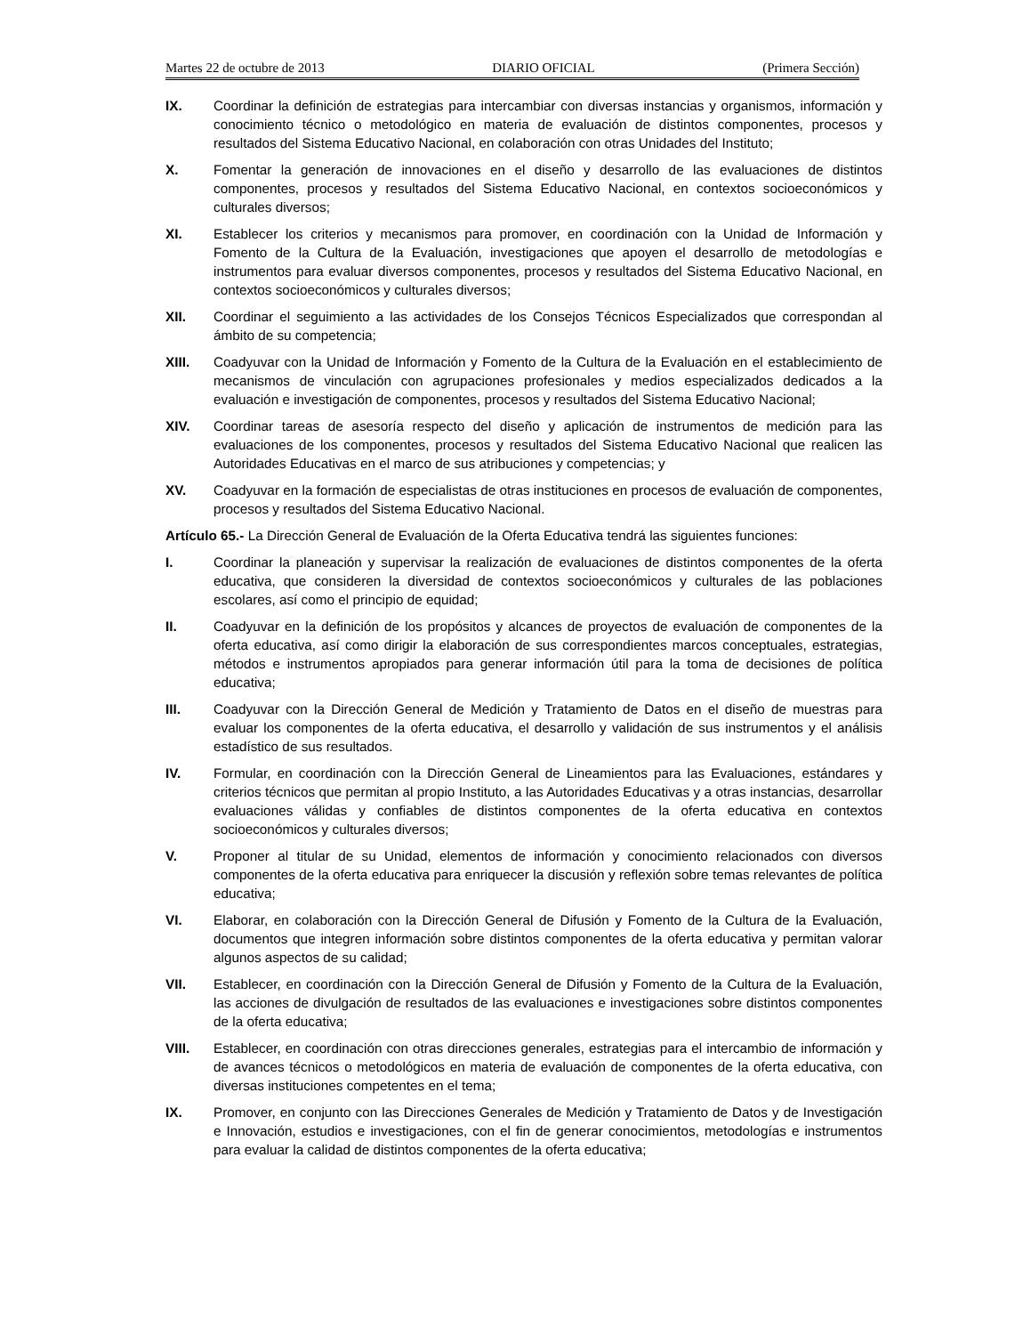Martes 22 de octubre de 2013 DIARIO OFICIAL (Primera Sección)
IX. Coordinar la definición de estrategias para intercambiar con diversas instancias y organismos, información y conocimiento técnico o metodológico en materia de evaluación de distintos componentes, procesos y resultados del Sistema Educativo Nacional, en colaboración con otras Unidades del Instituto;
X. Fomentar la generación de innovaciones en el diseño y desarrollo de las evaluaciones de distintos componentes, procesos y resultados del Sistema Educativo Nacional, en contextos socioeconómicos y culturales diversos;
XI. Establecer los criterios y mecanismos para promover, en coordinación con la Unidad de Información y Fomento de la Cultura de la Evaluación, investigaciones que apoyen el desarrollo de metodologías e instrumentos para evaluar diversos componentes, procesos y resultados del Sistema Educativo Nacional, en contextos socioeconómicos y culturales diversos;
XII. Coordinar el seguimiento a las actividades de los Consejos Técnicos Especializados que correspondan al ámbito de su competencia;
XIII. Coadyuvar con la Unidad de Información y Fomento de la Cultura de la Evaluación en el establecimiento de mecanismos de vinculación con agrupaciones profesionales y medios especializados dedicados a la evaluación e investigación de componentes, procesos y resultados del Sistema Educativo Nacional;
XIV. Coordinar tareas de asesoría respecto del diseño y aplicación de instrumentos de medición para las evaluaciones de los componentes, procesos y resultados del Sistema Educativo Nacional que realicen las Autoridades Educativas en el marco de sus atribuciones y competencias; y
XV. Coadyuvar en la formación de especialistas de otras instituciones en procesos de evaluación de componentes, procesos y resultados del Sistema Educativo Nacional.
Artículo 65.- La Dirección General de Evaluación de la Oferta Educativa tendrá las siguientes funciones:
I. Coordinar la planeación y supervisar la realización de evaluaciones de distintos componentes de la oferta educativa, que consideren la diversidad de contextos socioeconómicos y culturales de las poblaciones escolares, así como el principio de equidad;
II. Coadyuvar en la definición de los propósitos y alcances de proyectos de evaluación de componentes de la oferta educativa, así como dirigir la elaboración de sus correspondientes marcos conceptuales, estrategias, métodos e instrumentos apropiados para generar información útil para la toma de decisiones de política educativa;
III. Coadyuvar con la Dirección General de Medición y Tratamiento de Datos en el diseño de muestras para evaluar los componentes de la oferta educativa, el desarrollo y validación de sus instrumentos y el análisis estadístico de sus resultados.
IV. Formular, en coordinación con la Dirección General de Lineamientos para las Evaluaciones, estándares y criterios técnicos que permitan al propio Instituto, a las Autoridades Educativas y a otras instancias, desarrollar evaluaciones válidas y confiables de distintos componentes de la oferta educativa en contextos socioeconómicos y culturales diversos;
V. Proponer al titular de su Unidad, elementos de información y conocimiento relacionados con diversos componentes de la oferta educativa para enriquecer la discusión y reflexión sobre temas relevantes de política educativa;
VI. Elaborar, en colaboración con la Dirección General de Difusión y Fomento de la Cultura de la Evaluación, documentos que integren información sobre distintos componentes de la oferta educativa y permitan valorar algunos aspectos de su calidad;
VII. Establecer, en coordinación con la Dirección General de Difusión y Fomento de la Cultura de la Evaluación, las acciones de divulgación de resultados de las evaluaciones e investigaciones sobre distintos componentes de la oferta educativa;
VIII. Establecer, en coordinación con otras direcciones generales, estrategias para el intercambio de información y de avances técnicos o metodológicos en materia de evaluación de componentes de la oferta educativa, con diversas instituciones competentes en el tema;
IX. Promover, en conjunto con las Direcciones Generales de Medición y Tratamiento de Datos y de Investigación e Innovación, estudios e investigaciones, con el fin de generar conocimientos, metodologías e instrumentos para evaluar la calidad de distintos componentes de la oferta educativa;